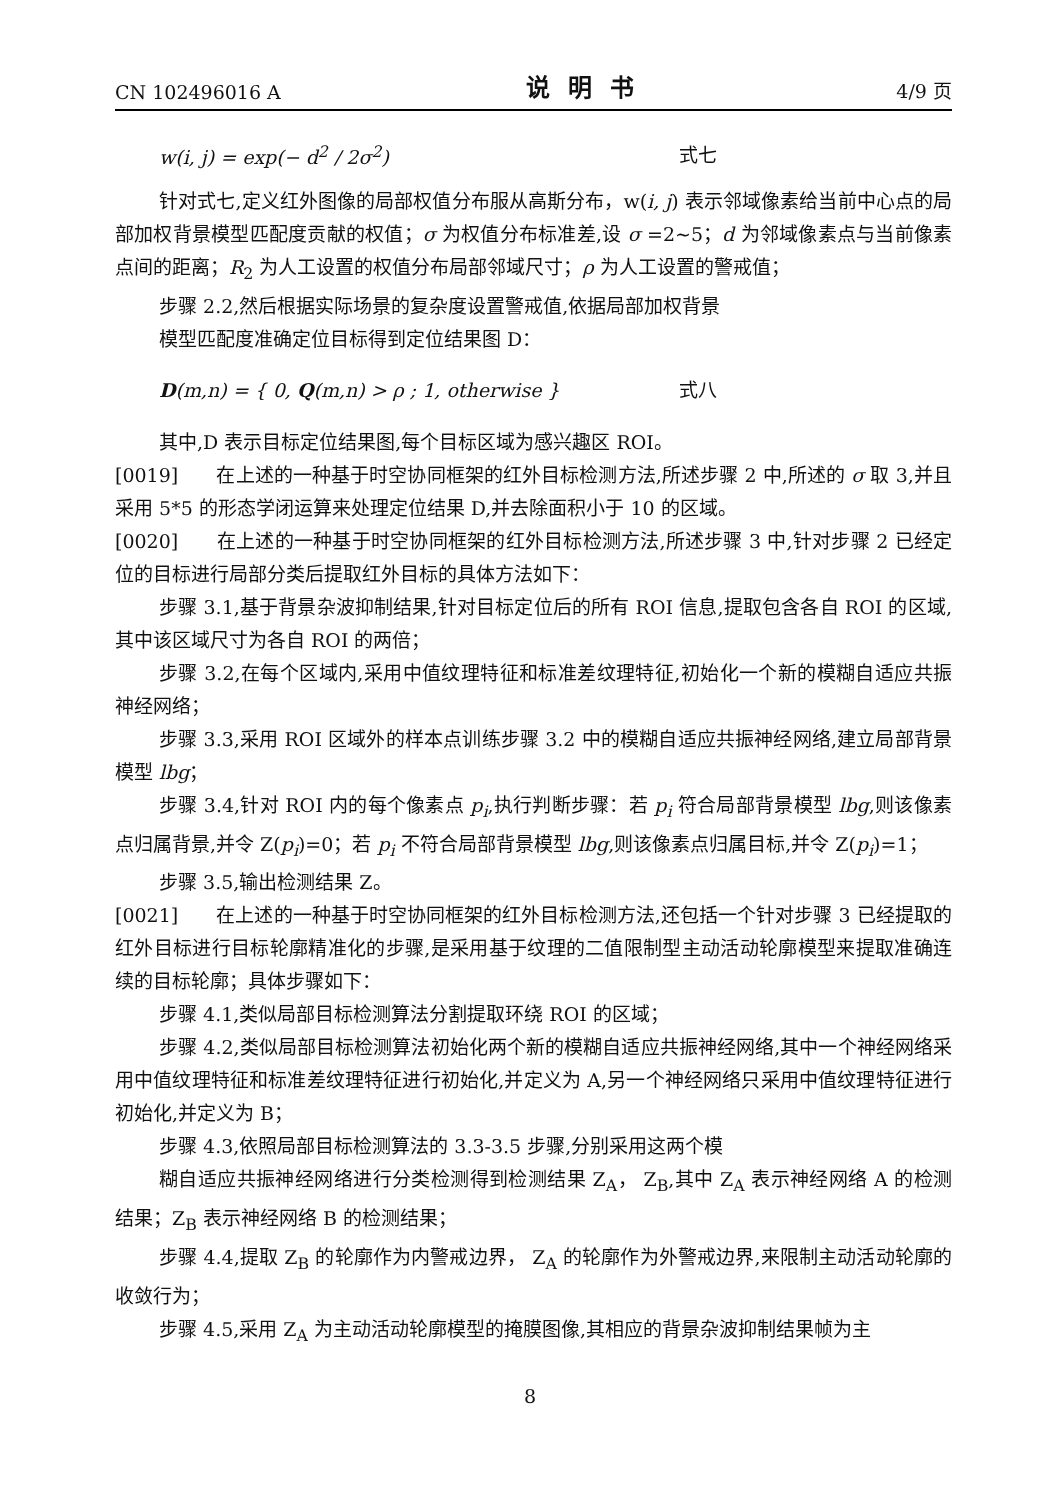CN 102496016 A 说明书 4/9 页
w(i, j) = exp(− d<sup>2</sup> / 2σ<sup>2</sup>) 式七
针对式七,定义红外图像的局部权值分布服从高斯分布，w(i, j) 表示邻域像素给当前中心点的局部加权背景模型匹配度贡献的权值；σ 为权值分布标准差,设 σ =2~5；d 为邻域像素点与当前像素点间的距离；R<sub>2</sub> 为人工设置的权值分布局部邻域尺寸；ρ 为人工设置的警戒值；
步骤 2.2,然后根据实际场景的复杂度设置警戒值,依据局部加权背景
模型匹配度准确定位目标得到定位结果图 D：
D(m,n) = { 0, Q(m,n) > ρ ; 1, otherwise } 式八
其中,D 表示目标定位结果图,每个目标区域为感兴趣区 ROI。
[0019]　　在上述的一种基于时空协同框架的红外目标检测方法,所述步骤 2 中,所述的 σ 取 3,并且采用 5*5 的形态学闭运算来处理定位结果 D,并去除面积小于 10 的区域。
[0020]　　在上述的一种基于时空协同框架的红外目标检测方法,所述步骤 3 中,针对步骤 2 已经定位的目标进行局部分类后提取红外目标的具体方法如下：
步骤 3.1,基于背景杂波抑制结果,针对目标定位后的所有 ROI 信息,提取包含各自 ROI 的区域,其中该区域尺寸为各自 ROI 的两倍；
步骤 3.2,在每个区域内,采用中值纹理特征和标准差纹理特征,初始化一个新的模糊自适应共振神经网络；
步骤 3.3,采用 ROI 区域外的样本点训练步骤 3.2 中的模糊自适应共振神经网络,建立局部背景模型 lbg；
步骤 3.4,针对 ROI 内的每个像素点 p<sub>i</sub>,执行判断步骤：若 p<sub>i</sub> 符合局部背景模型 lbg,则该像素点归属背景,并令 Z(p<sub>i</sub>)=0；若 p<sub>i</sub> 不符合局部背景模型 lbg,则该像素点归属目标,并令 Z(p<sub>i</sub>)=1；
步骤 3.5,输出检测结果 Z。
[0021]　　在上述的一种基于时空协同框架的红外目标检测方法,还包括一个针对步骤 3 已经提取的红外目标进行目标轮廓精准化的步骤,是采用基于纹理的二值限制型主动活动轮廓模型来提取准确连续的目标轮廓；具体步骤如下：
步骤 4.1,类似局部目标检测算法分割提取环绕 ROI 的区域；
步骤 4.2,类似局部目标检测算法初始化两个新的模糊自适应共振神经网络,其中一个神经网络采用中值纹理特征和标准差纹理特征进行初始化,并定义为 A,另一个神经网络只采用中值纹理特征进行初始化,并定义为 B；
步骤 4.3,依照局部目标检测算法的 3.3-3.5 步骤,分别采用这两个模
糊自适应共振神经网络进行分类检测得到检测结果 Z<sub>A</sub>， Z<sub>B</sub>,其中 Z<sub>A</sub> 表示神经网络 A 的检测结果；Z<sub>B</sub> 表示神经网络 B 的检测结果；
步骤 4.4,提取 Z<sub>B</sub> 的轮廓作为内警戒边界， Z<sub>A</sub> 的轮廓作为外警戒边界,来限制主动活动轮廓的收敛行为；
步骤 4.5,采用 Z<sub>A</sub> 为主动活动轮廓模型的掩膜图像,其相应的背景杂波抑制结果帧为主
8